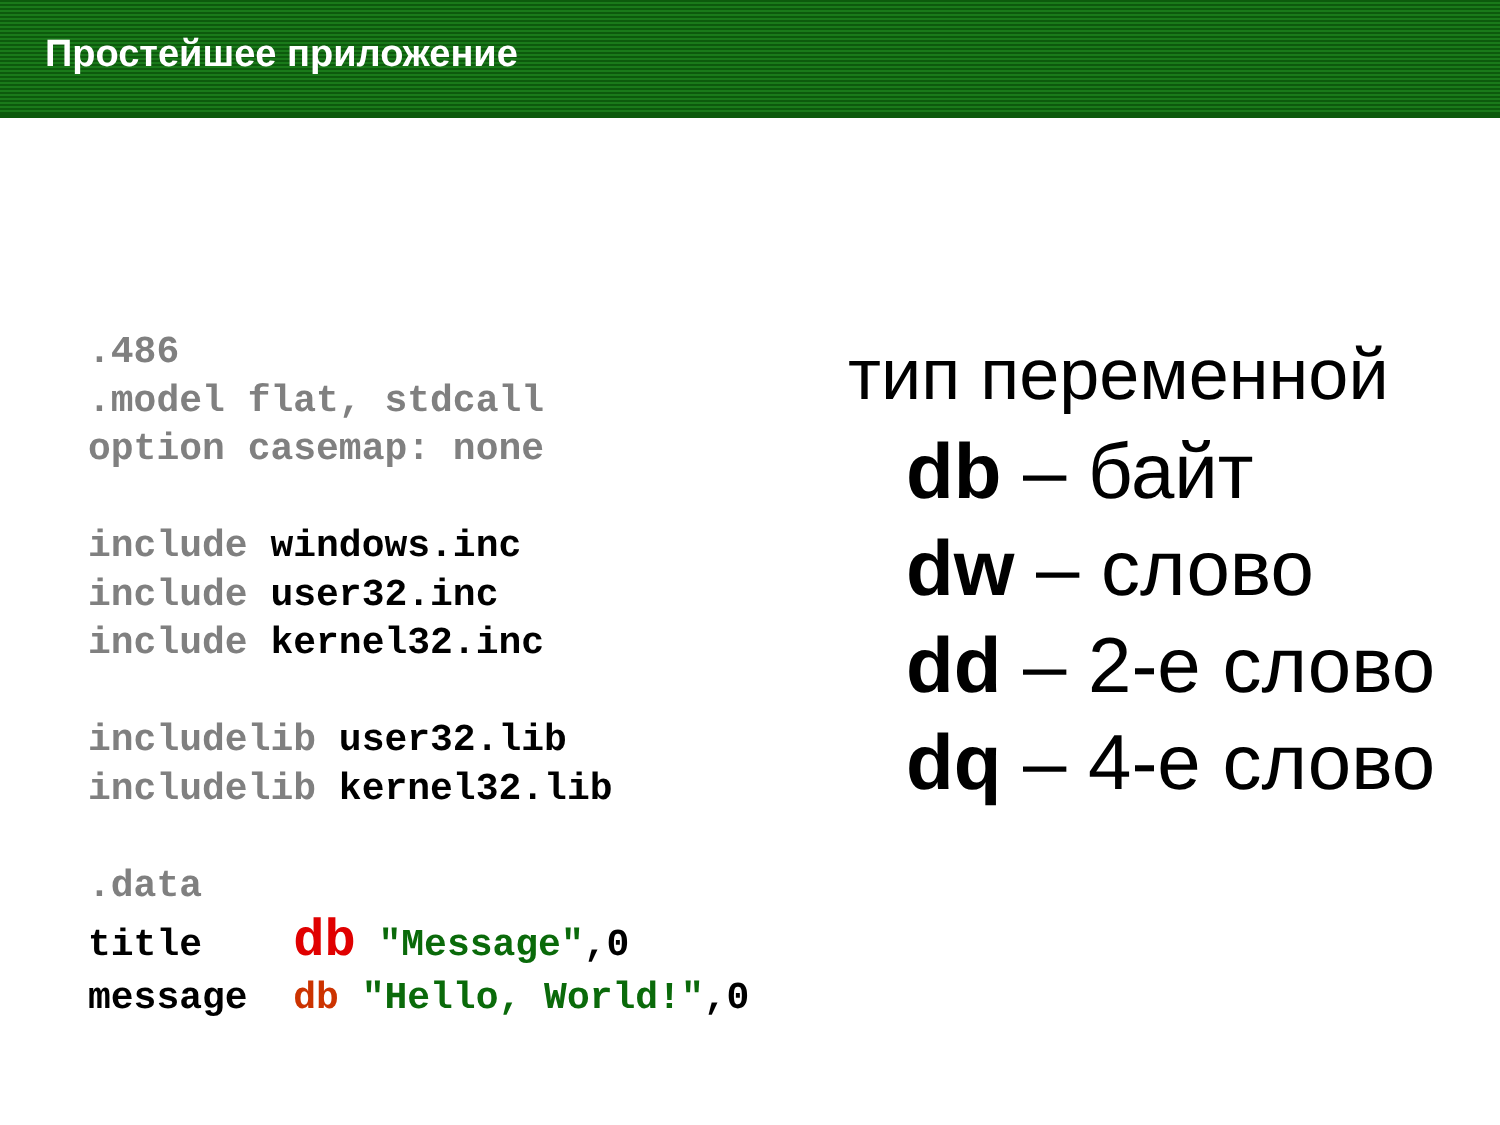Простейшее приложение
.486
.model flat, stdcall
option casemap: none
include windows.inc
include user32.inc
include kernel32.inc
includelib user32.lib
includelib kernel32.lib
.data
title db "Message",0
message db "Hello, World!",0
тип переменной
db – байт
dw – слово
dd – 2-е слово
dq – 4-е слово